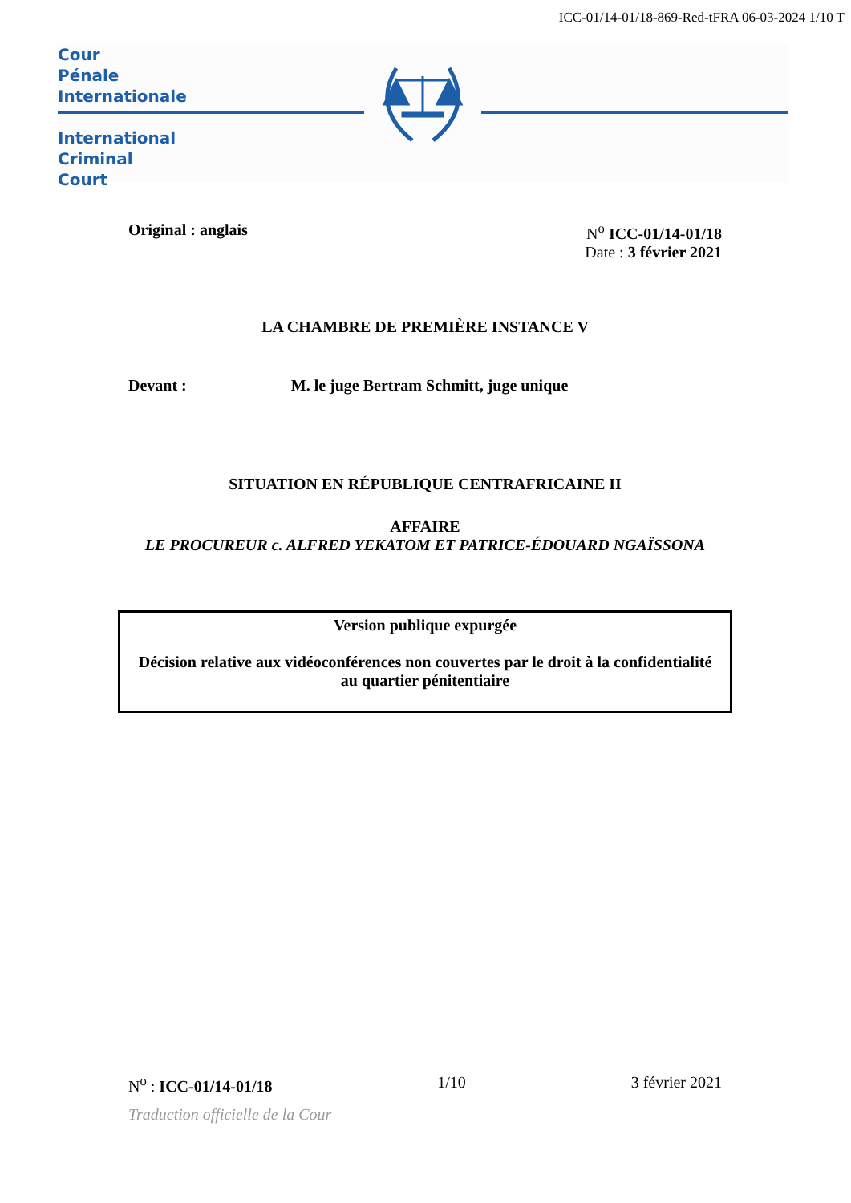ICC-01/14-01/18-869-Red-tFRA 06-03-2024 1/10 T
Cour
Pénale
Internationale
International
Criminal
Court
Original : anglais N<sup>o</sup> ICC-01/14-01/18
Date : 3 février 2021
LA CHAMBRE DE PREMIÈRE INSTANCE V
Devant : M. le juge Bertram Schmitt, juge unique
SITUATION EN RÉPUBLIQUE CENTRAFRICAINE II
AFFAIRE
LE PROCUREUR c. ALFRED YEKATOM ET PATRICE-ÉDOUARD NGAÏSSONA
Version publique expurgée
Décision relative aux vidéoconférences non couvertes par le droit à la confidentialité au quartier pénitentiaire
N<sup>o</sup> : ICC-01/14-01/18 1/10 3 février 2021
Traduction officielle de la Cour